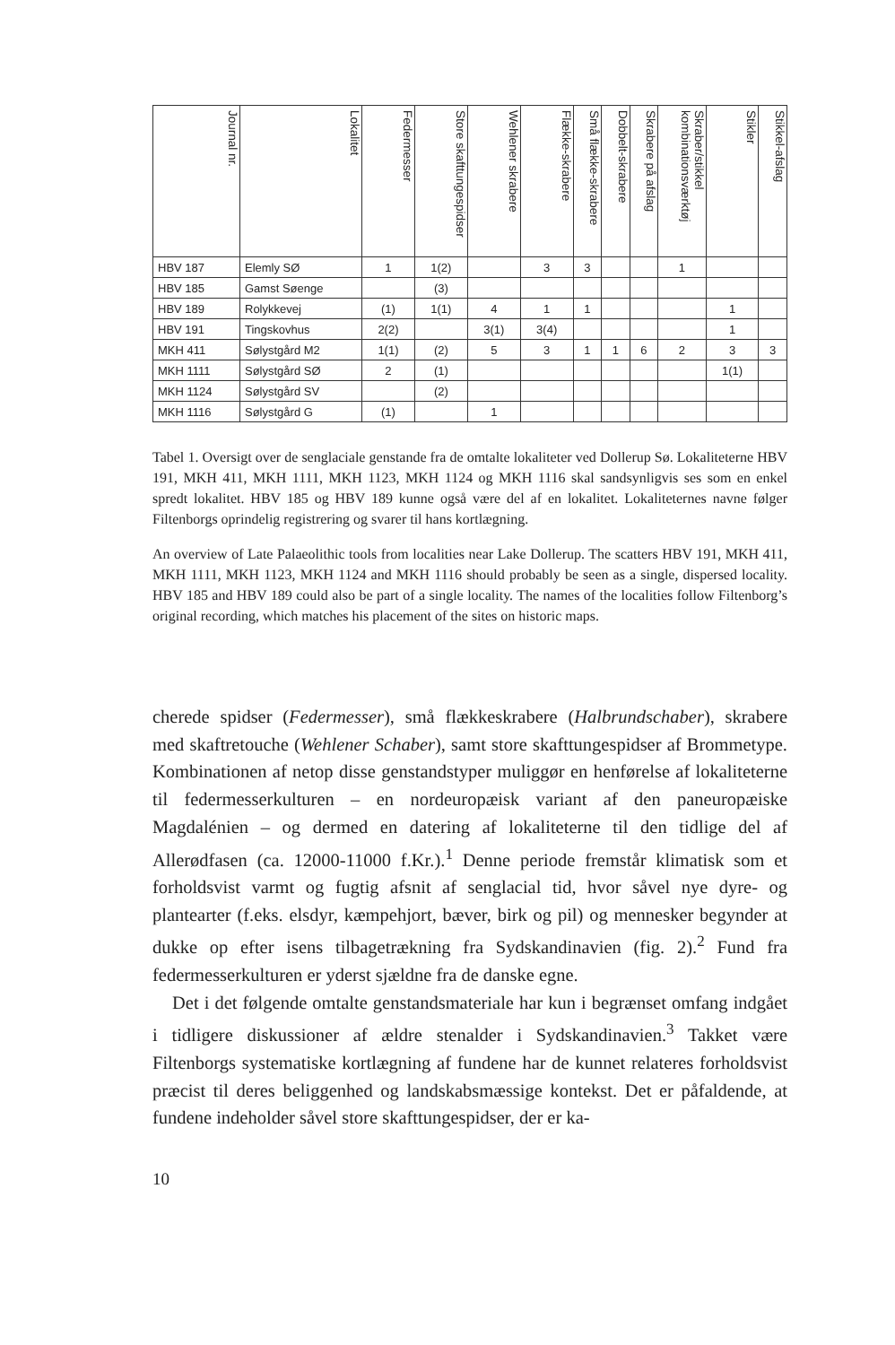| Journal nr. | Lokalitet | Federmesser | Store skafttungespidser | Wehlener skrabere | Flække-skrabere | Små flække-skrabere | Dobbelt-skrabere | Skrabere på afslag | Skraber/stikkel kombinationsværktøj | Stikler | Stikkel-afslag |
| --- | --- | --- | --- | --- | --- | --- | --- | --- | --- | --- | --- |
| HBV 187 | Elemly SØ | 1 | 1(2) | | 3 | 3 | | | 1 | | |
| HBV 185 | Gamst Søenge | | (3) | | | | | | | | |
| HBV 189 | Rolykkevej | (1) | 1(1) | 4 | 1 | 1 | | | | 1 | |
| HBV 191 | Tingskovhus | 2(2) | | 3(1) | 3(4) | | | | | 1 | |
| MKH 411 | Sølystgård M2 | 1(1) | (2) | 5 | 3 | 1 | 1 | 6 | 2 | 3 | 3 |
| MKH 1111 | Sølystgård SØ | 2 | (1) | | | | | | | 1(1) | |
| MKH 1124 | Sølystgård SV | | (2) | | | | | | | | |
| MKH 1116 | Sølystgård G | (1) | | 1 | | | | | | | |
Tabel 1. Oversigt over de senglaciale genstande fra de omtalte lokaliteter ved Dollerup Sø. Lokaliteterne HBV 191, MKH 411, MKH 1111, MKH 1123, MKH 1124 og MKH 1116 skal sandsynligvis ses som en enkel spredt lokalitet. HBV 185 og HBV 189 kunne også være del af en lokalitet. Lokaliteternes navne følger Filtenborgs oprindelig registrering og svarer til hans kortlægning.
An overview of Late Palaeolithic tools from localities near Lake Dollerup. The scatters HBV 191, MKH 411, MKH 1111, MKH 1123, MKH 1124 and MKH 1116 should probably be seen as a single, dispersed locality. HBV 185 and HBV 189 could also be part of a single locality. The names of the localities follow Filtenborg’s original recording, which matches his placement of the sites on historic maps.
cherede spidser (Federmesser), små flækkeskrabere (Halbrundschaber), skrabere med skaftretouche (Wehlener Schaber), samt store skafttungespidser af Brommetype. Kombinationen af netop disse genstandstyper muliggør en henførelse af lokaliteterne til federmesserkulturen – en nordeuropæisk variant af den paneuropæiske Magdalénien – og dermed en datering af lokaliteterne til den tidlige del af Allerødfasen (ca. 12000-11000 f.Kr.).<sup>1</sup> Denne periode fremstår klimatisk som et forholdsvist varmt og fugtig afsnit af senglacial tid, hvor såvel nye dyre- og plantearter (f.eks. elsdyr, kæmpehjort, bæver, birk og pil) og mennesker begynder at dukke op efter isens tilbagetrækning fra Sydskandinavien (fig. 2).<sup>2</sup> Fund fra federmesserkulturen er yderst sjældne fra de danske egne.
Det i det følgende omtalte genstandsmateriale har kun i begrænset omfang indgået i tidligere diskussioner af ældre stenalder i Sydskandinavien.<sup>3</sup> Takket være Filtenborgs systematiske kortlægning af fundene har de kunnet relateres forholdsvist præcist til deres beliggenhed og landskabsmæssige kontekst. Det er påfaldende, at fundene indeholder såvel store skafttungespidser, der er ka-
10